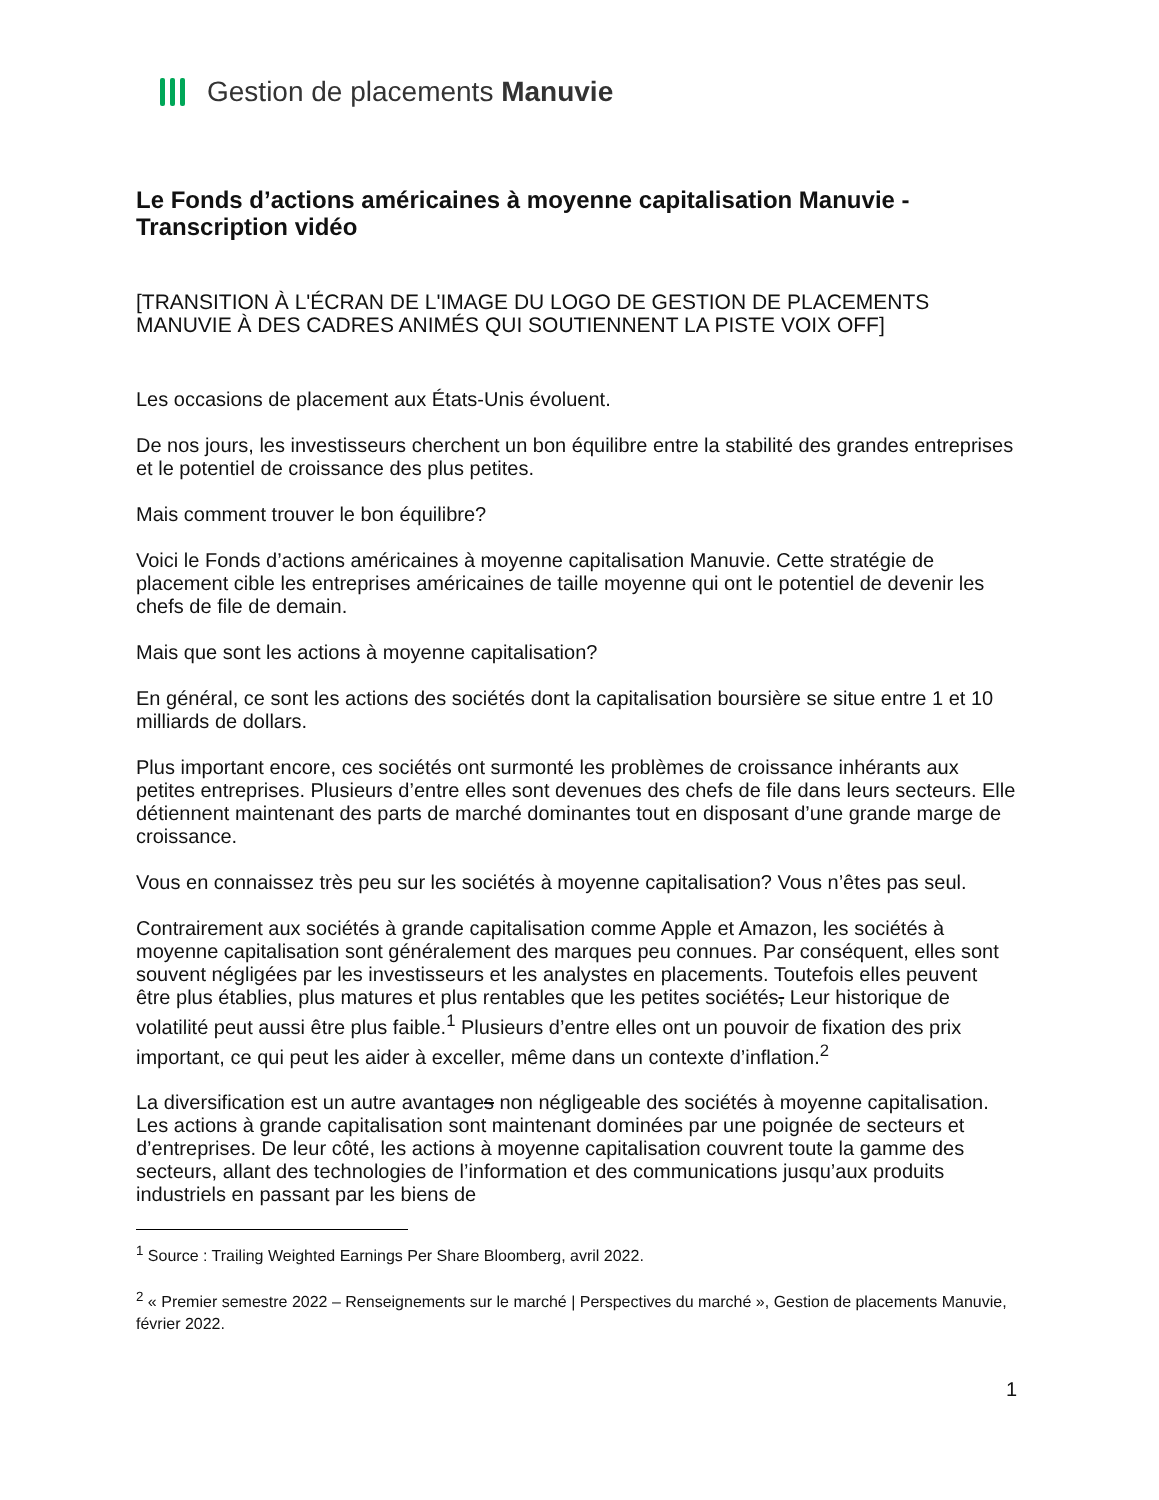Gestion de placements Manuvie
Le Fonds d’actions américaines à moyenne capitalisation Manuvie -
Transcription vidéo
[TRANSITION À L'ÉCRAN DE L'IMAGE DU LOGO DE GESTION DE PLACEMENTS MANUVIE À DES CADRES ANIMÉS QUI SOUTIENNENT LA PISTE VOIX OFF]
Les occasions de placement aux États-Unis évoluent.
De nos jours, les investisseurs cherchent un bon équilibre entre la stabilité des grandes entreprises et le potentiel de croissance des plus petites.
Mais comment trouver le bon équilibre?
Voici le Fonds d’actions américaines à moyenne capitalisation Manuvie. Cette stratégie de placement cible les entreprises américaines de taille moyenne qui ont le potentiel de devenir les chefs de file de demain.
Mais que sont les actions à moyenne capitalisation?
En général, ce sont les actions des sociétés dont la capitalisation boursière se situe entre 1 et 10 milliards de dollars.
Plus important encore, ces sociétés ont surmonté les problèmes de croissance inhérants aux petites entreprises. Plusieurs d’entre elles sont devenues des chefs de file dans leurs secteurs. Elle détiennent maintenant des parts de marché dominantes tout en disposant d’une grande marge de croissance.
Vous en connaissez très peu sur les sociétés à moyenne capitalisation? Vous n’êtes pas seul.
Contrairement aux sociétés à grande capitalisation comme Apple et Amazon, les sociétés à moyenne capitalisation sont généralement des marques peu connues. Par conséquent, elles sont souvent négligées par les investisseurs et les analystes en placements. Toutefois elles peuvent être plus établies, plus matures et plus rentables que les petites sociétés, Leur historique de volatilité peut aussi être plus faible.<sup>1</sup> Plusieurs d’entre elles ont un pouvoir de fixation des prix important, ce qui peut les aider à exceller, même dans un contexte d’inflation.<sup>2</sup>
La diversification est un autre avantages non négligeable des sociétés à moyenne capitalisation. Les actions à grande capitalisation sont maintenant dominées par une poignée de secteurs et d’entreprises. De leur côté, les actions à moyenne capitalisation couvrent toute la gamme des secteurs, allant des technologies de l’information et des communications jusqu’aux produits industriels en passant par les biens de
<sup>1</sup> Source : Trailing Weighted Earnings Per Share Bloomberg, avril 2022.
<sup>2</sup> « Premier semestre 2022 – Renseignements sur le marché | Perspectives du marché », Gestion de placements Manuvie, février 2022.
1